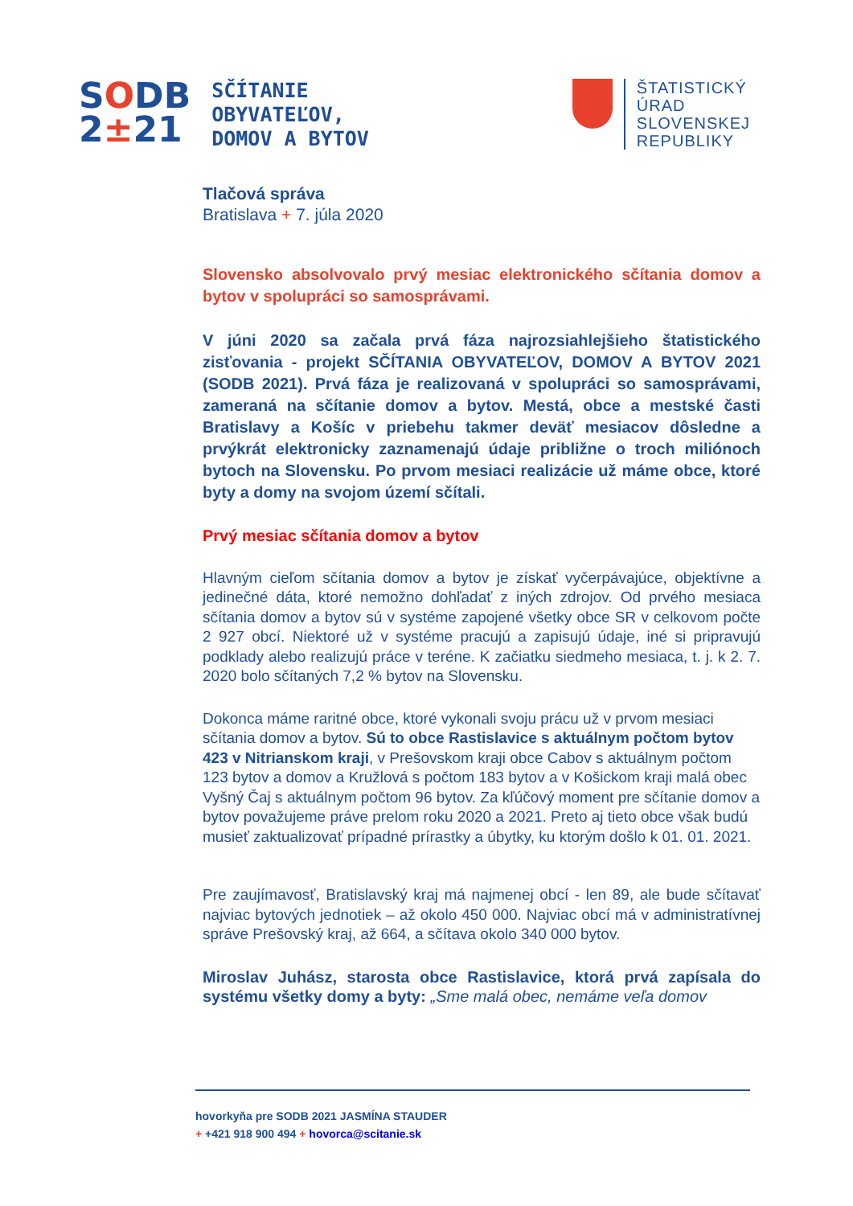SODB
2±21
SČÍTANIE
OBYVATEĽOV,
DOMOV A BYTOV
ŠTATISTICKÝ
ÚRAD
SLOVENSKEJ
REPUBLIKY
Tlačová správa
Bratislava + 7. júla 2020
Slovensko absolvovalo prvý mesiac elektronického sčítania domov a bytov v spolupráci so samosprávami.
V júni 2020 sa začala prvá fáza najrozsiahlejšieho štatistického zisťovania - projekt SČÍTANIA OBYVATEĽOV, DOMOV A BYTOV 2021 (SODB 2021). Prvá fáza je realizovaná v spolupráci so samosprávami, zameraná na sčítanie domov a bytov. Mestá, obce a mestské časti Bratislavy a Košíc v priebehu takmer deväť mesiacov dôsledne a prvýkrát elektronicky zaznamenajú údaje približne o troch miliónoch bytoch na Slovensku. Po prvom mesiaci realizácie už máme obce, ktoré byty a domy na svojom území sčítali.
Prvý mesiac sčítania domov a bytov
Hlavným cieľom sčítania domov a bytov je získať vyčerpávajúce, objektívne a jedinečné dáta, ktoré nemožno dohľadať z iných zdrojov. Od prvého mesiaca sčítania domov a bytov sú v systéme zapojené všetky obce SR v celkovom počte 2 927 obcí. Niektoré už v systéme pracujú a zapisujú údaje, iné si pripravujú podklady alebo realizujú práce v teréne. K začiatku siedmeho mesiaca, t. j. k 2. 7. 2020 bolo sčítaných 7,2 % bytov na Slovensku.
Dokonca máme raritné obce, ktoré vykonali svoju prácu už v prvom mesiaci sčítania domov a bytov. Sú to obce Rastislavice s aktuálnym počtom bytov 423 v Nitrianskom kraji, v Prešovskom kraji obce Cabov s aktuálnym počtom 123 bytov a domov a Kružlová s počtom 183 bytov a v Košickom kraji malá obec Vyšný Čaj s aktuálnym počtom 96 bytov. Za kľúčový moment pre sčítanie domov a bytov považujeme práve prelom roku 2020 a 2021. Preto aj tieto obce však budú musieť zaktualizovať prípadné prírastky a úbytky, ku ktorým došlo k 01. 01. 2021.
Pre zaujímavosť, Bratislavský kraj má najmenej obcí - len 89, ale bude sčítavať najviac bytových jednotiek – až okolo 450 000. Najviac obcí má v administratívnej správe Prešovský kraj, až 664, a sčítava okolo 340 000 bytov.
Miroslav Juhász, starosta obce Rastislavice, ktorá prvá zapísala do systému všetky domy a byty: „Sme malá obec, nemáme veľa domov
hovorkyňa pre SODB 2021 JASMÍNA STAUDER
+ +421 918 900 494 + hovorca@scitanie.sk